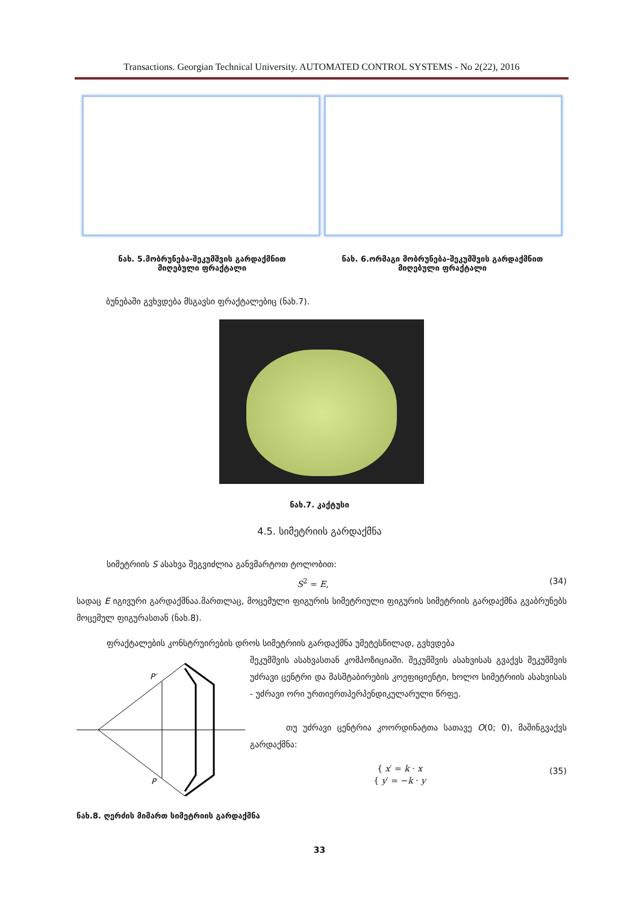Transactions. Georgian Technical University. AUTOMATED CONTROL SYSTEMS - No 2(22), 2016
ნახ. 5.მობრუნება-შეკუმშვის გარდაქმნით
მიღებული ფრაქტალი
ნახ. 6.ორმაგი მობრუნება-შეკუმშვის გარდაქმნით
მიღებული ფრაქტალი
ბუნებაში გვხვდება მსგავსი ფრაქტალებიც (ნახ.7).
ნახ.7. კაქტუსი
4.5. სიმეტრიის გარდაქმნა
სიმეტრიის S ასახვა შეგვიძლია განვმარტოთ ტოლობით:
S<sup>2</sup> = E, (34)
სადაც E იგივური გარდაქმნაა.მართლაც, მოცემული ფიგურის სიმეტრიული ფიგურის სიმეტრიის გარდაქმნა გვაბრუნებს მოცემულ ფიგურასთან (ნახ.8).
ფრაქტალების კონსტრუირების დროს სიმეტრიის გარდაქმნა უმეტესწილად, გვხვდება
P′
P
შეკუმშვის ასახვასთან კომპოზიციაში. შეკუმშვის ასახვისას გვაქვს შეკუმშვის უძრავი ცენტრი და მასშტაბირების კოეფიციენტი, ხოლო სიმეტრიის ასახვისას - უძრავი ორი ურთიერთპერპენდიკულარული წრფე.
თუ უძრავი ცენტრია კოორდინატთა სათავე O(0; 0), მაშინგვაქვს გარდაქმნა:
{ x′ = k · x
{ y′ = −k · y (35)
ნახ.8. ღერძის მიმართ სიმეტრიის გარდაქმნა
33